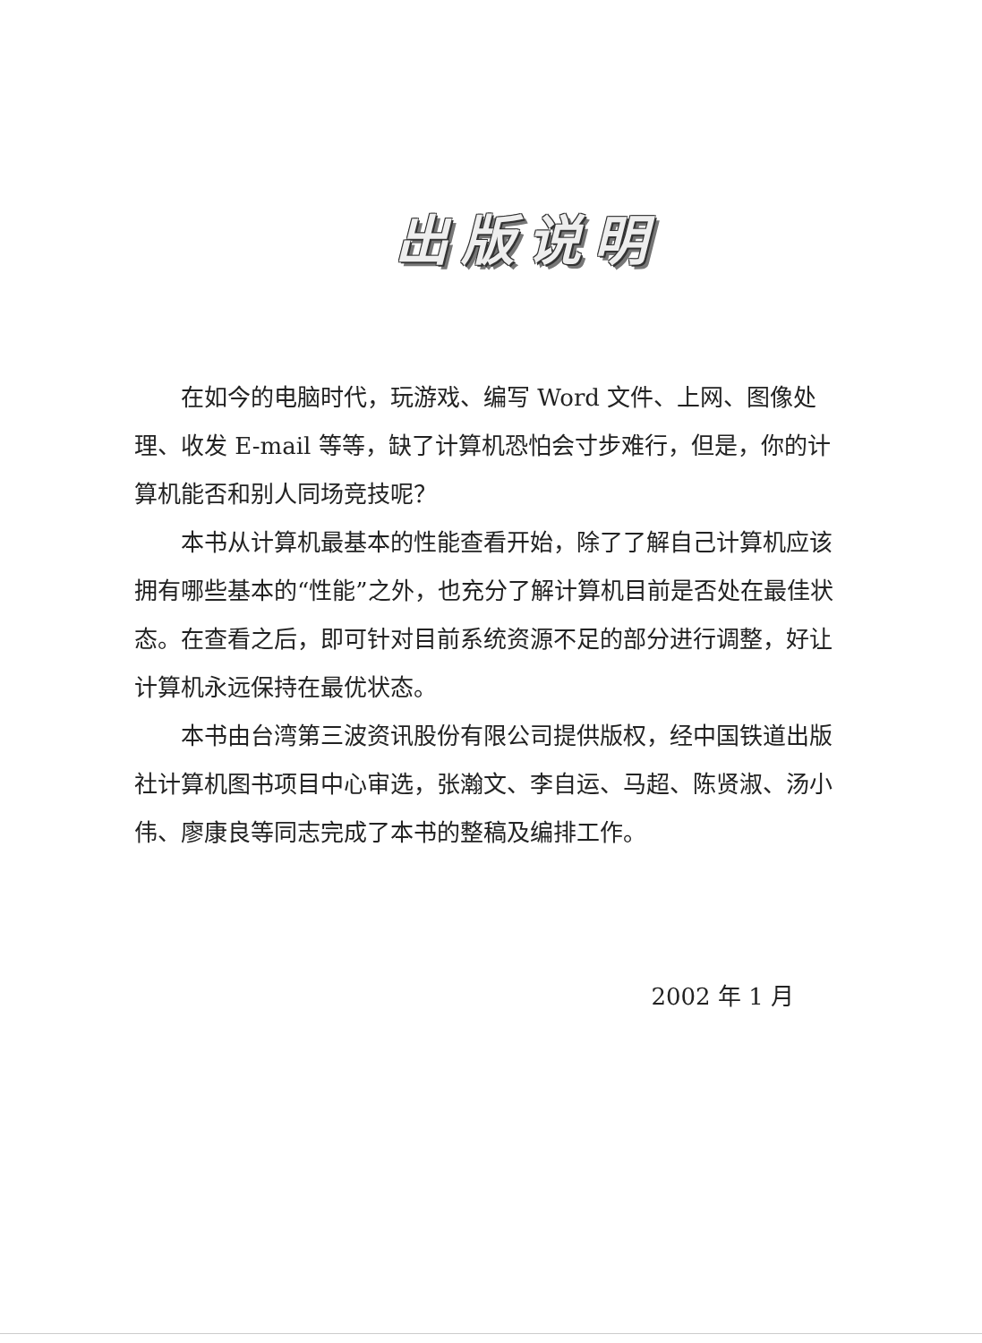出版说明
在如今的电脑时代，玩游戏、编写 Word 文件、上网、图像处理、收发 E-mail 等等，缺了计算机恐怕会寸步难行，但是，你的计算机能否和别人同场竞技呢？
本书从计算机最基本的性能查看开始，除了了解自己计算机应该拥有哪些基本的“性能”之外，也充分了解计算机目前是否处在最佳状态。在查看之后，即可针对目前系统资源不足的部分进行调整，好让计算机永远保持在最优状态。
本书由台湾第三波资讯股份有限公司提供版权，经中国铁道出版社计算机图书项目中心审选，张瀚文、李自运、马超、陈贤淑、汤小伟、廖康良等同志完成了本书的整稿及编排工作。
2002 年 1 月